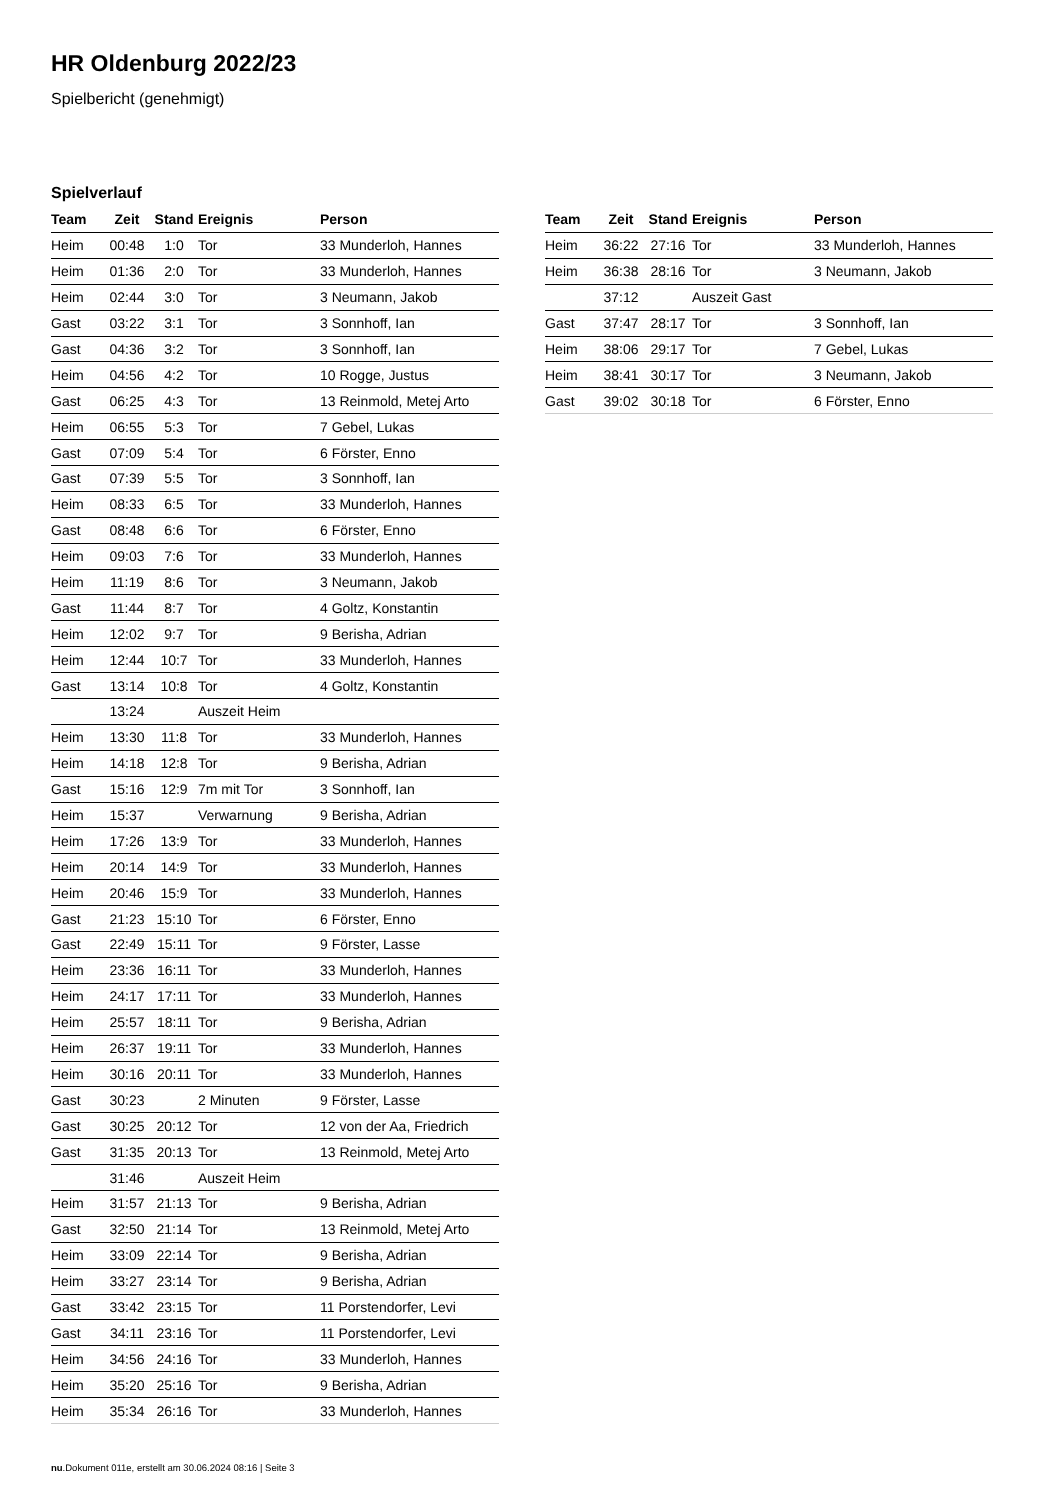HR Oldenburg 2022/23
Spielbericht (genehmigt)
Spielverlauf
| Team | Zeit | Stand | Ereignis | Person |
| --- | --- | --- | --- | --- |
| Heim | 00:48 | 1:0 | Tor | 33 Munderloh, Hannes |
| Heim | 01:36 | 2:0 | Tor | 33 Munderloh, Hannes |
| Heim | 02:44 | 3:0 | Tor | 3 Neumann, Jakob |
| Gast | 03:22 | 3:1 | Tor | 3 Sonnhoff, Ian |
| Gast | 04:36 | 3:2 | Tor | 3 Sonnhoff, Ian |
| Heim | 04:56 | 4:2 | Tor | 10 Rogge, Justus |
| Gast | 06:25 | 4:3 | Tor | 13 Reinmold, Metej Arto |
| Heim | 06:55 | 5:3 | Tor | 7 Gebel, Lukas |
| Gast | 07:09 | 5:4 | Tor | 6 Förster, Enno |
| Gast | 07:39 | 5:5 | Tor | 3 Sonnhoff, Ian |
| Heim | 08:33 | 6:5 | Tor | 33 Munderloh, Hannes |
| Gast | 08:48 | 6:6 | Tor | 6 Förster, Enno |
| Heim | 09:03 | 7:6 | Tor | 33 Munderloh, Hannes |
| Heim | 11:19 | 8:6 | Tor | 3 Neumann, Jakob |
| Gast | 11:44 | 8:7 | Tor | 4 Goltz, Konstantin |
| Heim | 12:02 | 9:7 | Tor | 9 Berisha, Adrian |
| Heim | 12:44 | 10:7 | Tor | 33 Munderloh, Hannes |
| Gast | 13:14 | 10:8 | Tor | 4 Goltz, Konstantin |
| | 13:24 | | Auszeit Heim | |
| Heim | 13:30 | 11:8 | Tor | 33 Munderloh, Hannes |
| Heim | 14:18 | 12:8 | Tor | 9 Berisha, Adrian |
| Gast | 15:16 | 12:9 | 7m mit Tor | 3 Sonnhoff, Ian |
| Heim | 15:37 | | Verwarnung | 9 Berisha, Adrian |
| Heim | 17:26 | 13:9 | Tor | 33 Munderloh, Hannes |
| Heim | 20:14 | 14:9 | Tor | 33 Munderloh, Hannes |
| Heim | 20:46 | 15:9 | Tor | 33 Munderloh, Hannes |
| Gast | 21:23 | 15:10 | Tor | 6 Förster, Enno |
| Gast | 22:49 | 15:11 | Tor | 9 Förster, Lasse |
| Heim | 23:36 | 16:11 | Tor | 33 Munderloh, Hannes |
| Heim | 24:17 | 17:11 | Tor | 33 Munderloh, Hannes |
| Heim | 25:57 | 18:11 | Tor | 9 Berisha, Adrian |
| Heim | 26:37 | 19:11 | Tor | 33 Munderloh, Hannes |
| Heim | 30:16 | 20:11 | Tor | 33 Munderloh, Hannes |
| Gast | 30:23 | | 2 Minuten | 9 Förster, Lasse |
| Gast | 30:25 | 20:12 | Tor | 12 von der Aa, Friedrich |
| Gast | 31:35 | 20:13 | Tor | 13 Reinmold, Metej Arto |
| | 31:46 | | Auszeit Heim | |
| Heim | 31:57 | 21:13 | Tor | 9 Berisha, Adrian |
| Gast | 32:50 | 21:14 | Tor | 13 Reinmold, Metej Arto |
| Heim | 33:09 | 22:14 | Tor | 9 Berisha, Adrian |
| Heim | 33:27 | 23:14 | Tor | 9 Berisha, Adrian |
| Gast | 33:42 | 23:15 | Tor | 11 Porstendorfer, Levi |
| Gast | 34:11 | 23:16 | Tor | 11 Porstendorfer, Levi |
| Heim | 34:56 | 24:16 | Tor | 33 Munderloh, Hannes |
| Heim | 35:20 | 25:16 | Tor | 9 Berisha, Adrian |
| Heim | 35:34 | 26:16 | Tor | 33 Munderloh, Hannes |
| Team | Zeit | Stand | Ereignis | Person |
| --- | --- | --- | --- | --- |
| Heim | 36:22 | 27:16 | Tor | 33 Munderloh, Hannes |
| Heim | 36:38 | 28:16 | Tor | 3 Neumann, Jakob |
| | 37:12 | | Auszeit Gast | |
| Gast | 37:47 | 28:17 | Tor | 3 Sonnhoff, Ian |
| Heim | 38:06 | 29:17 | Tor | 7 Gebel, Lukas |
| Heim | 38:41 | 30:17 | Tor | 3 Neumann, Jakob |
| Gast | 39:02 | 30:18 | Tor | 6 Förster, Enno |
nu.Dokument 011e, erstellt am 30.06.2024 08:16 | Seite 3